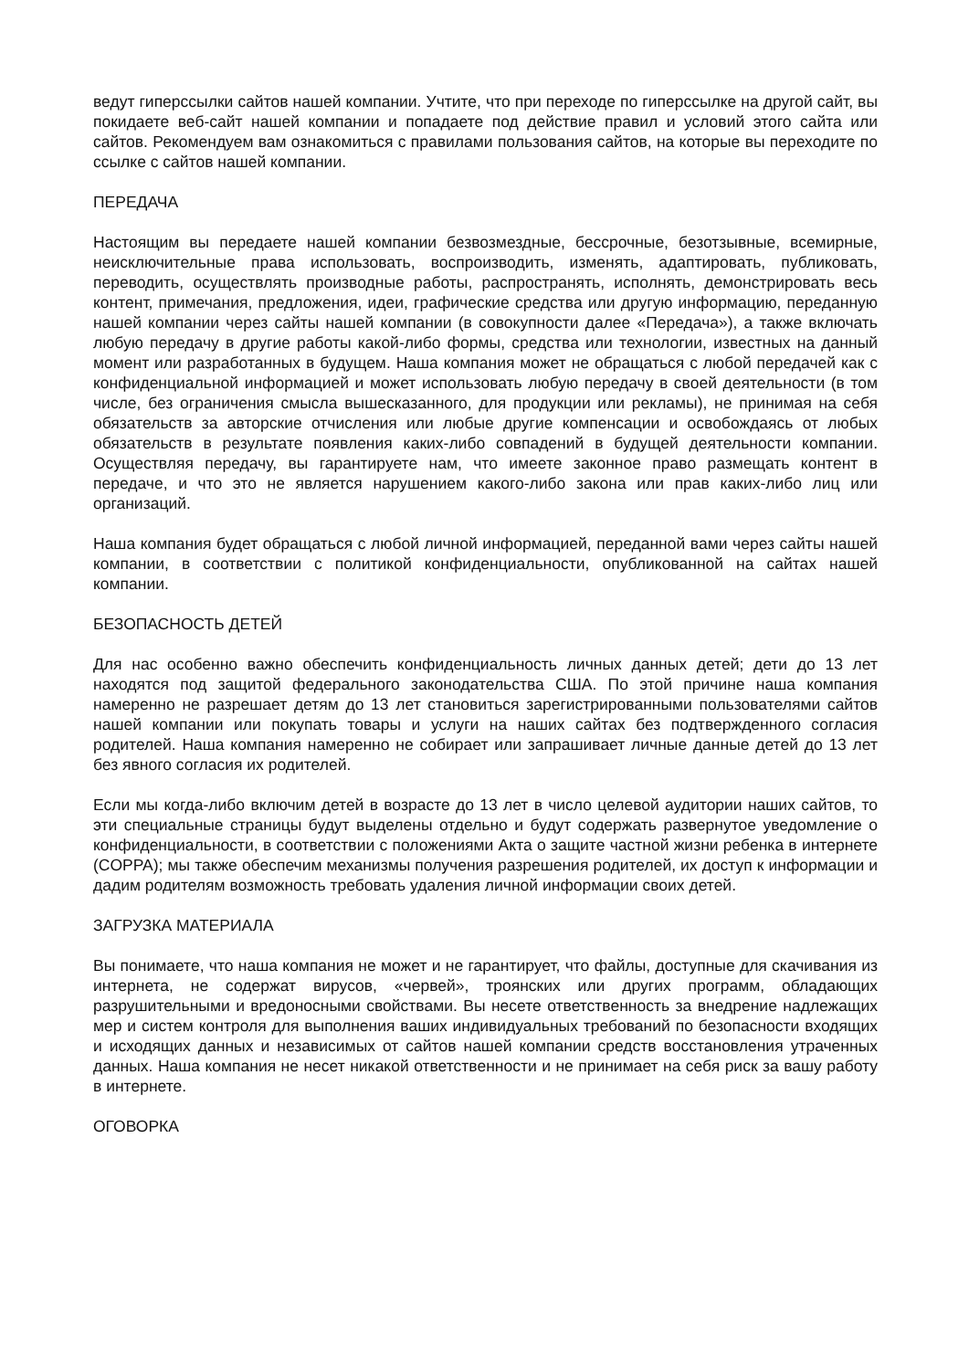ведут гиперссылки сайтов нашей компании. Учтите, что при переходе по гиперссылке на другой сайт, вы покидаете веб-сайт нашей компании и попадаете под действие правил и условий этого сайта или сайтов. Рекомендуем вам ознакомиться с правилами пользования сайтов, на которые вы переходите по ссылке с сайтов нашей компании.
ПЕРЕДАЧА
Настоящим вы передаете нашей компании безвозмездные, бессрочные, безотзывные, всемирные, неисключительные права использовать, воспроизводить, изменять, адаптировать, публиковать, переводить, осуществлять производные работы, распространять, исполнять, демонстрировать весь контент, примечания, предложения, идеи, графические средства или другую информацию, переданную нашей компании через сайты нашей компании (в совокупности далее «Передача»), а также включать любую передачу в другие работы какой-либо формы, средства или технологии, известных на данный момент или разработанных в будущем. Наша компания может не обращаться с любой передачей как с конфиденциальной информацией и может использовать любую передачу в своей деятельности (в том числе, без ограничения смысла вышесказанного, для продукции или рекламы), не принимая на себя обязательств за авторские отчисления или любые другие компенсации и освобождаясь от любых обязательств в результате появления каких-либо совпадений в будущей деятельности компании. Осуществляя передачу, вы гарантируете нам, что имеете законное право размещать контент в передаче, и что это не является нарушением какого-либо закона или прав каких-либо лиц или организаций.
Наша компания будет обращаться с любой личной информацией, переданной вами через сайты нашей компании, в соответствии с политикой конфиденциальности, опубликованной на сайтах нашей компании.
БЕЗОПАСНОСТЬ ДЕТЕЙ
Для нас особенно важно обеспечить конфиденциальность личных данных детей; дети до 13 лет находятся под защитой федерального законодательства США. По этой причине наша компания намеренно не разрешает детям до 13 лет становиться зарегистрированными пользователями сайтов нашей компании или покупать товары и услуги на наших сайтах без подтвержденного согласия родителей. Наша компания намеренно не собирает или запрашивает личные данные детей до 13 лет без явного согласия их родителей.
Если мы когда-либо включим детей в возрасте до 13 лет в число целевой аудитории наших сайтов, то эти специальные страницы будут выделены отдельно и будут содержать развернутое уведомление о конфиденциальности, в соответствии с положениями Акта о защите частной жизни ребенка в интернете (COPPA); мы также обеспечим механизмы получения разрешения родителей, их доступ к информации и дадим родителям возможность требовать удаления личной информации своих детей.
ЗАГРУЗКА МАТЕРИАЛА
Вы понимаете, что наша компания не может и не гарантирует, что файлы, доступные для скачивания из интернета, не содержат вирусов, «червей», троянских или других программ, обладающих разрушительными и вредоносными свойствами. Вы несете ответственность за внедрение надлежащих мер и систем контроля для выполнения ваших индивидуальных требований по безопасности входящих и исходящих данных и независимых от сайтов нашей компании средств восстановления утраченных данных. Наша компания не несет никакой ответственности и не принимает на себя риск за вашу работу в интернете.
ОГОВОРКА